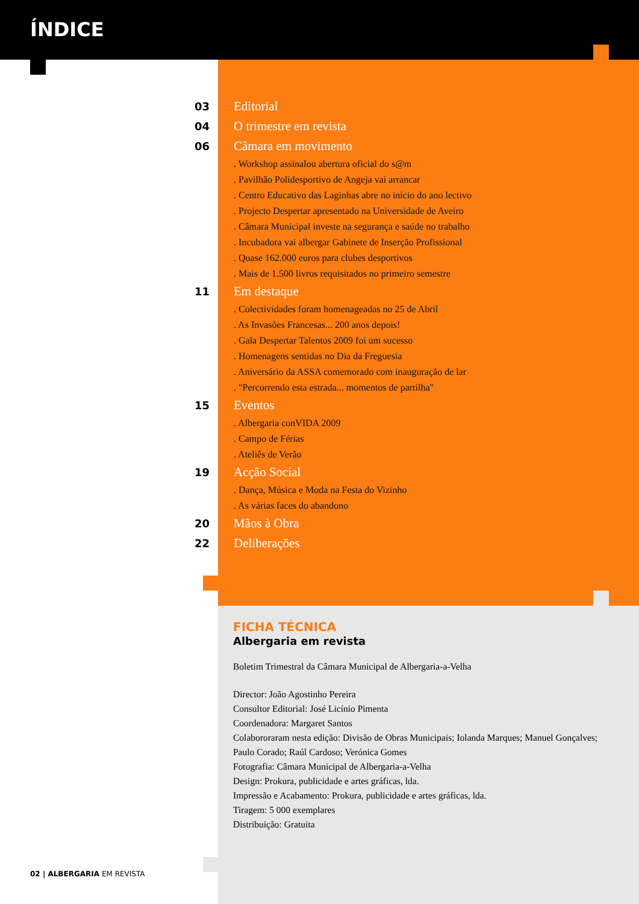ÍNDICE
03 Editorial
04 O trimestre em revista
06 Câmara em movimento
. Workshop assinalou abertura oficial do s@m
. Pavilhão Polidesportivo de Angeja vai arrancar
. Centro Educativo das Laginhas abre no início do ano lectivo
. Projecto Despertar apresentado na Universidade de Aveiro
. Câmara Municipal investe na segurança e saúde no trabalho
. Incubadora vai albergar Gabinete de Inserção Profissional
. Quase 162.000 euros para clubes desportivos
. Mais de 1.500 livros requisitados no primeiro semestre
11 Em destaque
. Colectividades foram homenageadas no 25 de Abril
. As Invasões Francesas... 200 anos depois!
. Gala Despertar Talentos 2009 foi um sucesso
. Homenagens sentidas no Dia da Freguesia
. Aniversário da ASSA comemorado com inauguração de lar
. "Percorrendo esta estrada... momentos de partilha"
15 Eventos
. Albergaria conVIDA 2009
. Campo de Férias
. Ateliês de Verão
19 Acção Social
. Dança, Música e Moda na Festa do Vizinho
. As várias faces do abandono
20 Mãos à Obra
22 Deliberações
FICHA TÉCNICA
Albergaria em revista
Boletim Trimestral da Câmara Municipal de Albergaria-a-Velha
Director: João Agostinho Pereira
Consultor Editorial: José Licínio Pimenta
Coordenadora: Margaret Santos
Colabororaram nesta edição: Divisão de Obras Municipais; Iolanda Marques; Manuel Gonçalves; Paulo Corado; Raúl Cardoso; Verónica Gomes
Fotografia: Câmara Municipal de Albergaria-a-Velha
Design: Prokura, publicidade e artes gráficas, lda.
Impressão e Acabamento: Prokura, publicidade e artes gráficas, lda.
Tiragem: 5 000 exemplares
Distribuição: Gratuita
02 | ALBERGARIA EM REVISTA